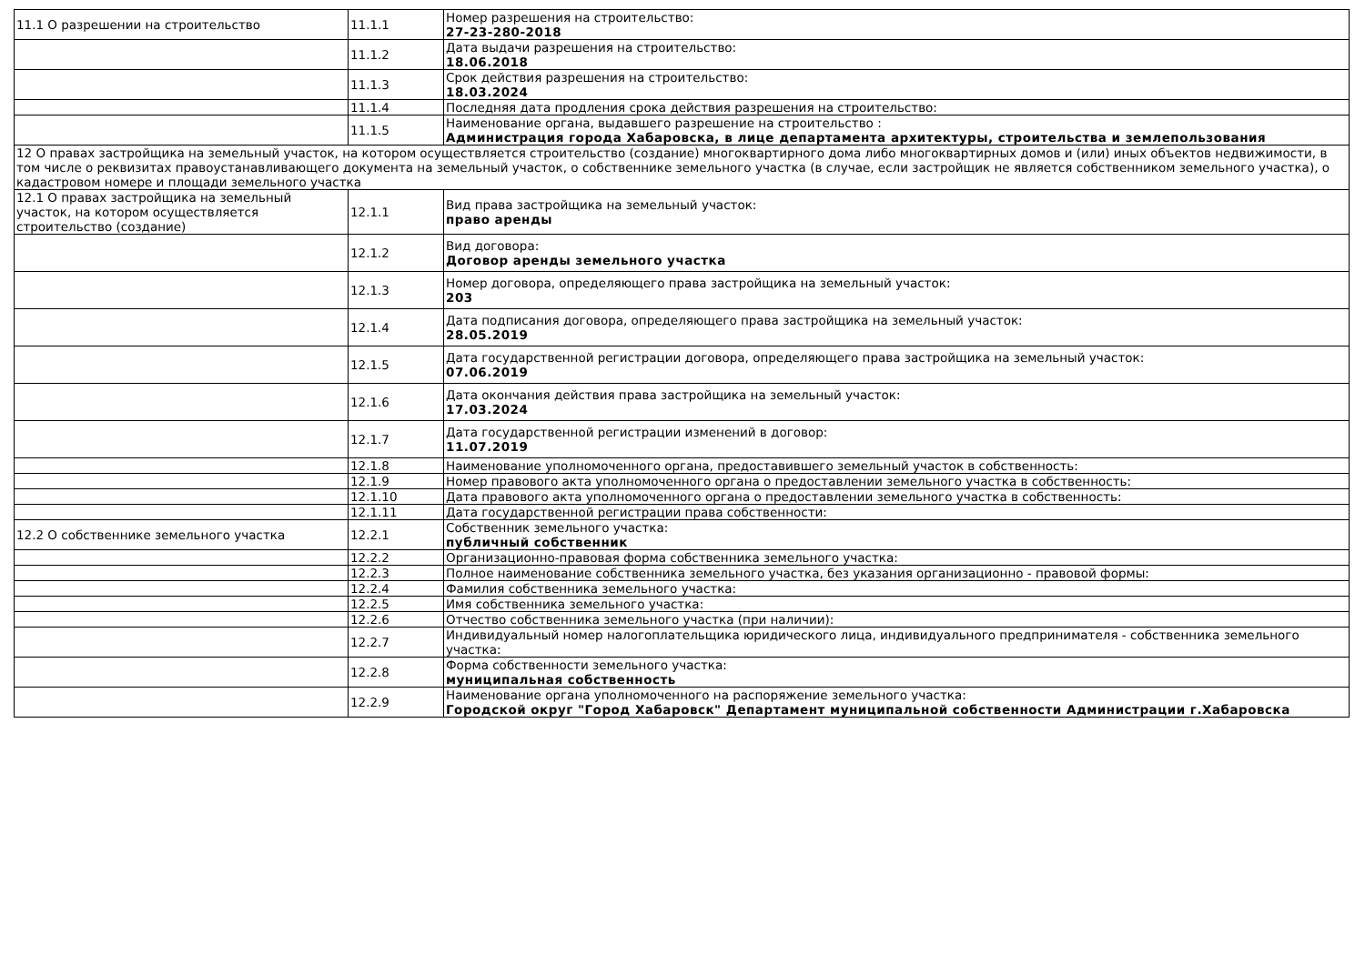| 11.1 О разрешении на строительство | 11.1.1 | Номер разрешения на строительство: 27-23-280-2018 |
| | 11.1.2 | Дата выдачи разрешения на строительство: 18.06.2018 |
| | 11.1.3 | Срок действия разрешения на строительство: 18.03.2024 |
| | 11.1.4 | Последняя дата продления срока действия разрешения на строительство: |
| | 11.1.5 | Наименование органа, выдавшего разрешение на строительство : Администрация города Хабаровска, в лице департамента архитектуры, строительства и землепользования |
| 12 О правах застройщика на земельный участок, на котором осуществляется строительство (создание) многоквартирного дома либо многоквартирных домов и (или) иных объектов недвижимости, в том числе о реквизитах правоустанавливающего документа на земельный участок, о собственнике земельного участка (в случае, если застройщик не является собственником земельного участка), о кадастровом номере и площади земельного участка | | |
| 12.1 О правах застройщика на земельный участок, на котором осуществляется строительство (создание) | 12.1.1 | Вид права застройщика на земельный участок: право аренды |
| | 12.1.2 | Вид договора: Договор аренды земельного участка |
| | 12.1.3 | Номер договора, определяющего права застройщика на земельный участок: 203 |
| | 12.1.4 | Дата подписания договора, определяющего права застройщика на земельный участок: 28.05.2019 |
| | 12.1.5 | Дата государственной регистрации договора, определяющего права застройщика на земельный участок: 07.06.2019 |
| | 12.1.6 | Дата окончания действия права застройщика на земельный участок: 17.03.2024 |
| | 12.1.7 | Дата государственной регистрации изменений в договор: 11.07.2019 |
| | 12.1.8 | Наименование уполномоченного органа, предоставившего земельный участок в собственность: |
| | 12.1.9 | Номер правового акта уполномоченного органа о предоставлении земельного участка в собственность: |
| | 12.1.10 | Дата правового акта уполномоченного органа о предоставлении земельного участка в собственность: |
| | 12.1.11 | Дата государственной регистрации права собственности: |
| 12.2 О собственнике земельного участка | 12.2.1 | Собственник земельного участка: публичный собственник |
| | 12.2.2 | Организационно-правовая форма собственника земельного участка: |
| | 12.2.3 | Полное наименование собственника земельного участка, без указания организационно - правовой формы: |
| | 12.2.4 | Фамилия собственника земельного участка: |
| | 12.2.5 | Имя собственника земельного участка: |
| | 12.2.6 | Отчество собственника земельного участка (при наличии): |
| | 12.2.7 | Индивидуальный номер налогоплательщика юридического лица, индивидуального предпринимателя - собственника земельного участка: |
| | 12.2.8 | Форма собственности земельного участка: муниципальная собственность |
| | 12.2.9 | Наименование органа уполномоченного на распоряжение земельного участка: Городской округ "Город Хабаровск" Департамент муниципальной собственности Администрации г.Хабаровска |